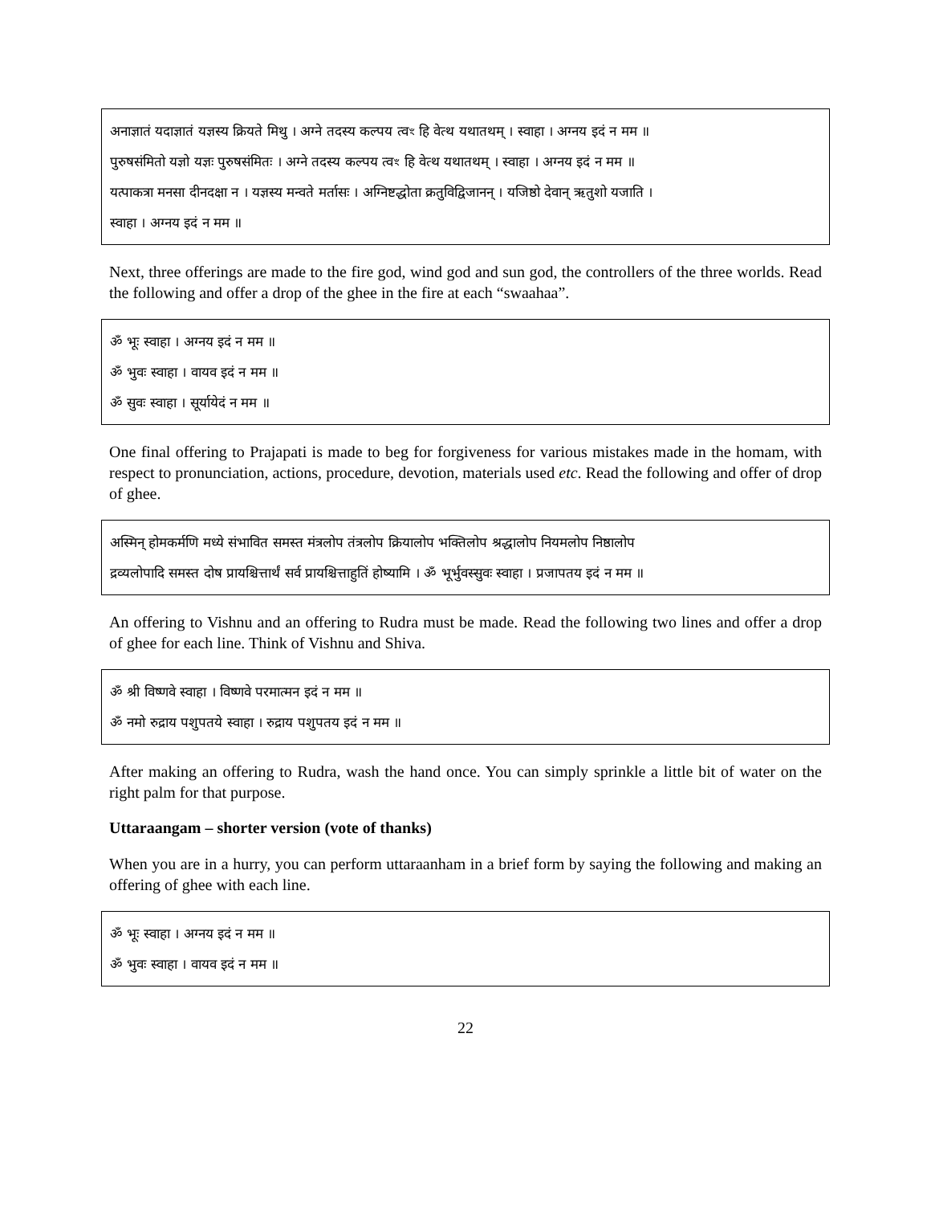अनाज्ञातं यदाज्ञातं यज्ञस्य क्रियते मिथु । अग्ने तदस्य कल्पय त्वꣳ हि वेत्थ यथातथम् । स्वाहा । अग्नय इदं न मम ॥
पुरुषसंमितो यज्ञो यज्ञः पुरुषसंमितः । अग्ने तदस्य कल्पय त्वꣳ हि वेत्थ यथातथम् । स्वाहा । अग्नय इदं न मम ॥
यत्पाकत्रा मनसा दीनदक्षा न । यज्ञस्य मन्वते मर्तासः । अग्निष्टद्धोता क्रतुविद्विजानन् । यजिष्ठो देवान् ऋतुशो यजाति ।
स्वाहा । अग्नय इदं न मम ॥
Next, three offerings are made to the fire god, wind god and sun god, the controllers of the three worlds. Read the following and offer a drop of the ghee in the fire at each “swaahaa”.
ॐ भूः स्वाहा । अग्नय इदं न मम ॥
ॐ भुवः स्वाहा । वायव इदं न मम ॥
ॐ सुवः स्वाहा । सूर्यायेदं न मम ॥
One final offering to Prajapati is made to beg for forgiveness for various mistakes made in the homam, with respect to pronunciation, actions, procedure, devotion, materials used etc. Read the following and offer of drop of ghee.
अस्मिन् होमकर्मणि मध्ये संभावित समस्त मंत्रलोप तंत्रलोप क्रियालोप भक्तिलोप श्रद्धालोप नियमलोप निष्ठालोप
द्रव्यलोपादि समस्त दोष प्रायश्चित्तार्थं सर्व प्रायश्चित्ताहुतिं होष्यामि । ॐ भूर्भुवस्सुवः स्वाहा । प्रजापतय इदं न मम ॥
An offering to Vishnu and an offering to Rudra must be made. Read the following two lines and offer a drop of ghee for each line. Think of Vishnu and Shiva.
ॐ श्री विष्णवे स्वाहा । विष्णवे परमात्मन इदं न मम ॥
ॐ नमो रुद्राय पशुपतये स्वाहा । रुद्राय पशुपतय इदं न मम ॥
After making an offering to Rudra, wash the hand once. You can simply sprinkle a little bit of water on the right palm for that purpose.
Uttaraangam – shorter version (vote of thanks)
When you are in a hurry, you can perform uttaraanham in a brief form by saying the following and making an offering of ghee with each line.
ॐ भूः स्वाहा । अग्नय इदं न मम ॥
ॐ भुवः स्वाहा । वायव इदं न मम ॥
22